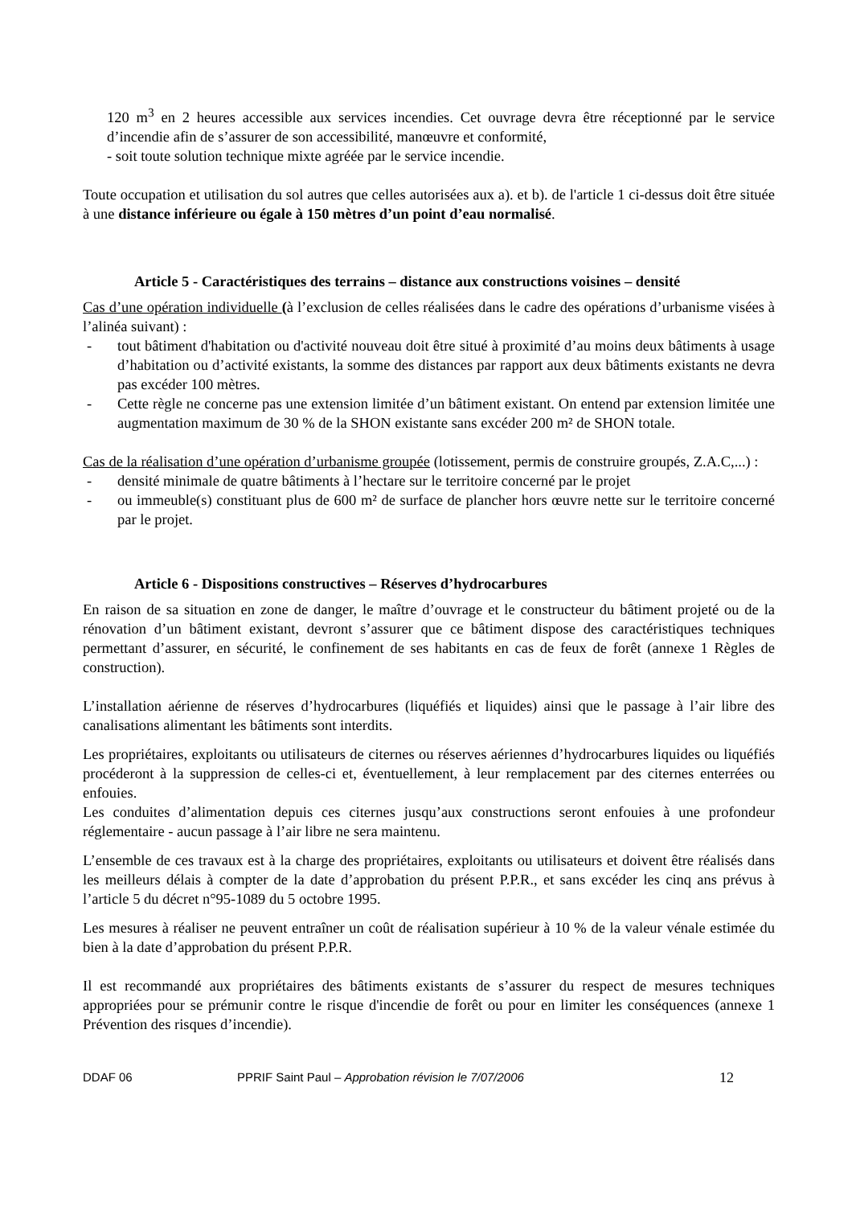120 m<sup>3</sup> en 2 heures accessible aux services incendies. Cet ouvrage devra être réceptionné par le service d’incendie afin de s’assurer de son accessibilité, manœuvre et conformité,
- soit toute solution technique mixte agréée par le service incendie.
Toute occupation et utilisation du sol autres que celles autorisées aux a). et b). de l'article 1 ci-dessus doit être située à une distance inférieure ou égale à 150 mètres d’un point d’eau normalisé.
Article 5 - Caractéristiques des terrains – distance aux constructions voisines – densité
Cas d’une opération individuelle (à l’exclusion de celles réalisées dans le cadre des opérations d’urbanisme visées à l’alinéa suivant) :
- tout bâtiment d'habitation ou d'activité nouveau doit être situé à proximité d’au moins deux bâtiments à usage d’habitation ou d’activité existants, la somme des distances par rapport aux deux bâtiments existants ne devra pas excéder 100 mètres.
- Cette règle ne concerne pas une extension limitée d’un bâtiment existant. On entend par extension limitée une augmentation maximum de 30 % de la SHON existante sans excéder 200 m² de SHON totale.
Cas de la réalisation d’une opération d’urbanisme groupée (lotissement, permis de construire groupés, Z.A.C,...) :
- densité minimale de quatre bâtiments à l’hectare sur le territoire concerné par le projet
- ou immeuble(s) constituant plus de 600 m² de surface de plancher hors œuvre nette sur le territoire concerné par le projet.
Article 6 - Dispositions constructives – Réserves d’hydrocarbures
En raison de sa situation en zone de danger, le maître d’ouvrage et le constructeur du bâtiment projeté ou de la rénovation d’un bâtiment existant, devront s’assurer que ce bâtiment dispose des caractéristiques techniques permettant d’assurer, en sécurité, le confinement de ses habitants en cas de feux de forêt (annexe 1 Règles de construction).
L’installation aérienne de réserves d’hydrocarbures (liquéfiés et liquides) ainsi que le passage à l’air libre des canalisations alimentant les bâtiments sont interdits.
Les propriétaires, exploitants ou utilisateurs de citernes ou réserves aériennes d’hydrocarbures liquides ou liquéfiés procéderont à la suppression de celles-ci et, éventuellement, à leur remplacement par des citernes enterrées ou enfouies.
Les conduites d’alimentation depuis ces citernes jusqu’aux constructions seront enfouies à une profondeur réglementaire - aucun passage à l’air libre ne sera maintenu.
L’ensemble de ces travaux est à la charge des propriétaires, exploitants ou utilisateurs et doivent être réalisés dans les meilleurs délais à compter de la date d’approbation du présent P.P.R., et sans excéder les cinq ans prévus à l’article 5 du décret n°95-1089 du 5 octobre 1995.
Les mesures à réaliser ne peuvent entraîner un coût de réalisation supérieur à 10 % de la valeur vénale estimée du bien à la date d’approbation du présent P.P.R.
Il est recommandé aux propriétaires des bâtiments existants de s’assurer du respect de mesures techniques appropriées pour se prémunir contre le risque d'incendie de forêt ou pour en limiter les conséquences (annexe 1 Prévention des risques d’incendie).
DDAF 06 PPRIF Saint Paul – Approbation révision le 7/07/2006 12